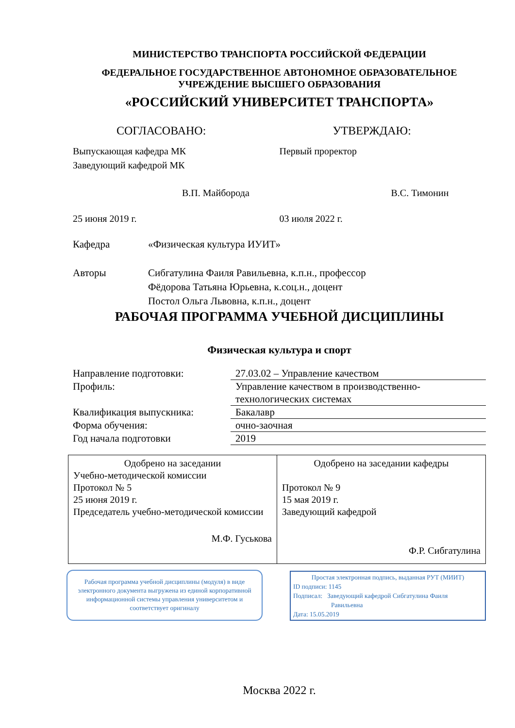МИНИСТЕРСТВО ТРАНСПОРТА РОССИЙСКОЙ ФЕДЕРАЦИИ
ФЕДЕРАЛЬНОЕ ГОСУДАРСТВЕННОЕ АВТОНОМНОЕ ОБРАЗОВАТЕЛЬНОЕ
УЧРЕЖДЕНИЕ ВЫСШЕГО ОБРАЗОВАНИЯ
«РОССИЙСКИЙ УНИВЕРСИТЕТ ТРАНСПОРТА»
СОГЛАСОВАНО: УТВЕРЖДАЮ:
Выпускающая кафедра МК
Заведующий кафедрой МК
В.П. Майборода
25 июня 2019 г.
Первый проректор
В.С. Тимонин
03 июля 2022 г.
Кафедра «Физическая культура ИУИТ»
Авторы Сибгатулина Фаиля Равильевна, к.п.н., профессор
Фёдорова Татьяна Юрьевна, к.соц.н., доцент
Постол Ольга Львовна, к.п.н., доцент
РАБОЧАЯ ПРОГРАММА УЧЕБНОЙ ДИСЦИПЛИНЫ
Физическая культура и спорт
| Направление подготовки: | 27.03.02 – Управление качеством |
| Профиль: | Управление качеством в производственно- технологических системах |
| Квалификация выпускника: | Бакалавр |
| Форма обучения: | очно-заочная |
| Год начала подготовки | 2019 |
| Одобрено на заседании Учебно-методической комиссии Протокол № 5 25 июня 2019 г. Председатель учебно-методической комиссии М.Ф. Гуськова | Одобрено на заседании кафедры Протокол № 9 15 мая 2019 г. Заведующий кафедрой Ф.Р. Сибгатулина |
Рабочая программа учебной дисциплины (модуля) в виде электронного документа выгружена из единой корпоративной информационной системы управления университетом и соответствует оригиналу
Простая электронная подпись, выданная РУТ (МИИТ)
ID подписи: 1145
Подписал: Заведующий кафедрой Сибгатулина Фаиля
Равильевна
Дата: 15.05.2019
Москва 2022 г.